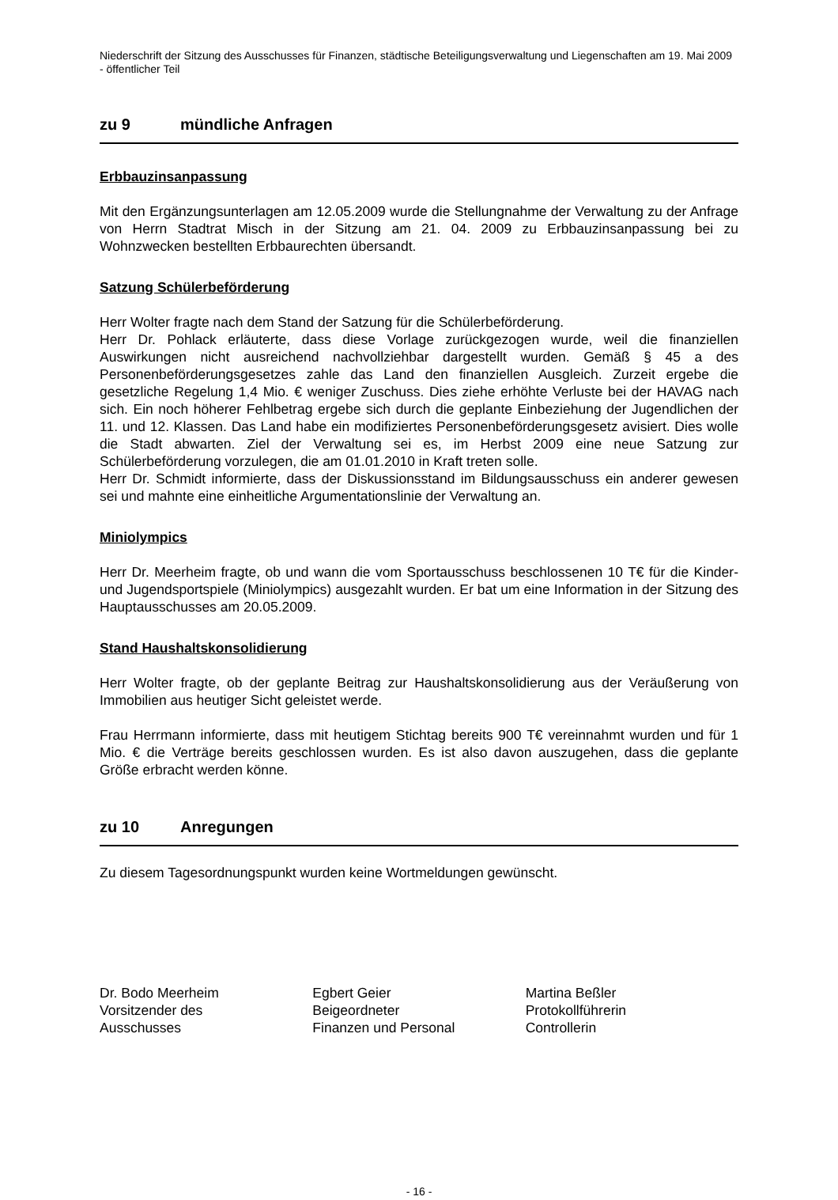Niederschrift der Sitzung des Ausschusses für Finanzen, städtische Beteiligungsverwaltung und Liegenschaften am 19. Mai 2009 - öffentlicher Teil
zu 9 mündliche Anfragen
Erbbauzinsanpassung
Mit den Ergänzungsunterlagen am 12.05.2009 wurde die Stellungnahme der Verwaltung zu der Anfrage von Herrn Stadtrat Misch in der Sitzung am 21. 04. 2009 zu Erbbauzinsanpassung bei zu Wohnzwecken bestellten Erbbaurechten übersandt.
Satzung Schülerbeförderung
Herr Wolter fragte nach dem Stand der Satzung für die Schülerbeförderung.
Herr Dr. Pohlack erläuterte, dass diese Vorlage zurückgezogen wurde, weil die finanziellen Auswirkungen nicht ausreichend nachvollziehbar dargestellt wurden. Gemäß § 45 a des Personenbeförderungsgesetzes zahle das Land den finanziellen Ausgleich. Zurzeit ergebe die gesetzliche Regelung 1,4 Mio. € weniger Zuschuss. Dies ziehe erhöhte Verluste bei der HAVAG nach sich. Ein noch höherer Fehlbetrag ergebe sich durch die geplante Einbeziehung der Jugendlichen der 11. und 12. Klassen. Das Land habe ein modifiziertes Personenbeförderungsgesetz avisiert. Dies wolle die Stadt abwarten. Ziel der Verwaltung sei es, im Herbst 2009 eine neue Satzung zur Schülerbeförderung vorzulegen, die am 01.01.2010 in Kraft treten solle.
Herr Dr. Schmidt informierte, dass der Diskussionsstand im Bildungsausschuss ein anderer gewesen sei und mahnte eine einheitliche Argumentationslinie der Verwaltung an.
Miniolympics
Herr Dr. Meerheim fragte, ob und wann die vom Sportausschuss beschlossenen 10 T€ für die Kinder- und Jugendsportspiele (Miniolympics) ausgezahlt wurden. Er bat um eine Information in der Sitzung des Hauptausschusses am 20.05.2009.
Stand Haushaltskonsolidierung
Herr Wolter fragte, ob der geplante Beitrag zur Haushaltskonsolidierung aus der Veräußerung von Immobilien aus heutiger Sicht geleistet werde.
Frau Herrmann informierte, dass mit heutigem Stichtag bereits 900 T€ vereinnahmt wurden und für 1 Mio. € die Verträge bereits geschlossen wurden. Es ist also davon auszugehen, dass die geplante Größe erbracht werden könne.
zu 10 Anregungen
Zu diesem Tagesordnungspunkt wurden keine Wortmeldungen gewünscht.
Dr. Bodo Meerheim
Vorsitzender des
Ausschusses
Egbert Geier
Beigeordneter
Finanzen und Personal
Martina Beßler
Protokollführerin
Controllerin
- 16 -